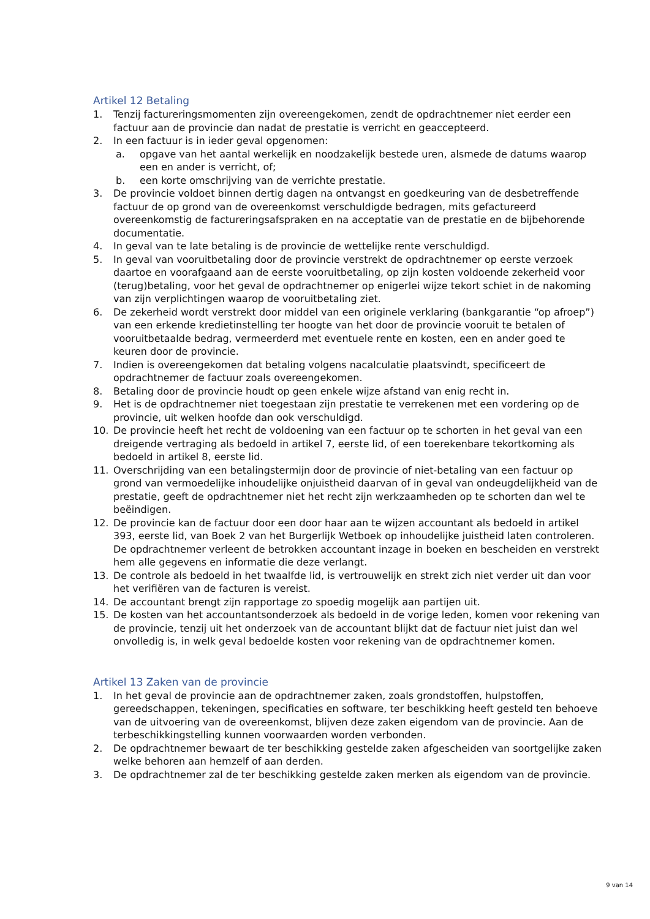Artikel 12 Betaling
1. Tenzij factureringsmomenten zijn overeengekomen, zendt de opdrachtnemer niet eerder een factuur aan de provincie dan nadat de prestatie is verricht en geaccepteerd.
2. In een factuur is in ieder geval opgenomen:
a. opgave van het aantal werkelijk en noodzakelijk bestede uren, alsmede de datums waarop een en ander is verricht, of;
b. een korte omschrijving van de verrichte prestatie.
3. De provincie voldoet binnen dertig dagen na ontvangst en goedkeuring van de desbetreffende factuur de op grond van de overeenkomst verschuldigde bedragen, mits gefactureerd overeenkomstig de factureringsafspraken en na acceptatie van de prestatie en de bijbehorende documentatie.
4. In geval van te late betaling is de provincie de wettelijke rente verschuldigd.
5. In geval van vooruitbetaling door de provincie verstrekt de opdrachtnemer op eerste verzoek daartoe en voorafgaand aan de eerste vooruitbetaling, op zijn kosten voldoende zekerheid voor (terug)betaling, voor het geval de opdrachtnemer op enigerlei wijze tekort schiet in de nakoming van zijn verplichtingen waarop de vooruitbetaling ziet.
6. De zekerheid wordt verstrekt door middel van een originele verklaring (bankgarantie “op afroep”) van een erkende kredietinstelling ter hoogte van het door de provincie vooruit te betalen of vooruitbetaalde bedrag, vermeerderd met eventuele rente en kosten, een en ander goed te keuren door de provincie.
7. Indien is overeengekomen dat betaling volgens nacalculatie plaatsvindt, specificeert de opdrachtnemer de factuur zoals overeengekomen.
8. Betaling door de provincie houdt op geen enkele wijze afstand van enig recht in.
9. Het is de opdrachtnemer niet toegestaan zijn prestatie te verrekenen met een vordering op de provincie, uit welken hoofde dan ook verschuldigd.
10. De provincie heeft het recht de voldoening van een factuur op te schorten in het geval van een dreigende vertraging als bedoeld in artikel 7, eerste lid, of een toerekenbare tekortkoming als bedoeld in artikel 8, eerste lid.
11. Overschrijding van een betalingstermijn door de provincie of niet-betaling van een factuur op grond van vermoedelijke inhoudelijke onjuistheid daarvan of in geval van ondeugdelijkheid van de prestatie, geeft de opdrachtnemer niet het recht zijn werkzaamheden op te schorten dan wel te beëindigen.
12. De provincie kan de factuur door een door haar aan te wijzen accountant als bedoeld in artikel 393, eerste lid, van Boek 2 van het Burgerlijk Wetboek op inhoudelijke juistheid laten controleren. De opdrachtnemer verleent de betrokken accountant inzage in boeken en bescheiden en verstrekt hem alle gegevens en informatie die deze verlangt.
13. De controle als bedoeld in het twaalfde lid, is vertrouwelijk en strekt zich niet verder uit dan voor het verifiëren van de facturen is vereist.
14. De accountant brengt zijn rapportage zo spoedig mogelijk aan partijen uit.
15. De kosten van het accountantsonderzoek als bedoeld in de vorige leden, komen voor rekening van de provincie, tenzij uit het onderzoek van de accountant blijkt dat de factuur niet juist dan wel onvolledig is, in welk geval bedoelde kosten voor rekening van de opdrachtnemer komen.
Artikel 13 Zaken van de provincie
1. In het geval de provincie aan de opdrachtnemer zaken, zoals grondstoffen, hulpstoffen, gereedschappen, tekeningen, specificaties en software, ter beschikking heeft gesteld ten behoeve van de uitvoering van de overeenkomst, blijven deze zaken eigendom van de provincie. Aan de terbeschikkingstelling kunnen voorwaarden worden verbonden.
2. De opdrachtnemer bewaart de ter beschikking gestelde zaken afgescheiden van soortgelijke zaken welke behoren aan hemzelf of aan derden.
3. De opdrachtnemer zal de ter beschikking gestelde zaken merken als eigendom van de provincie.
9 van 14